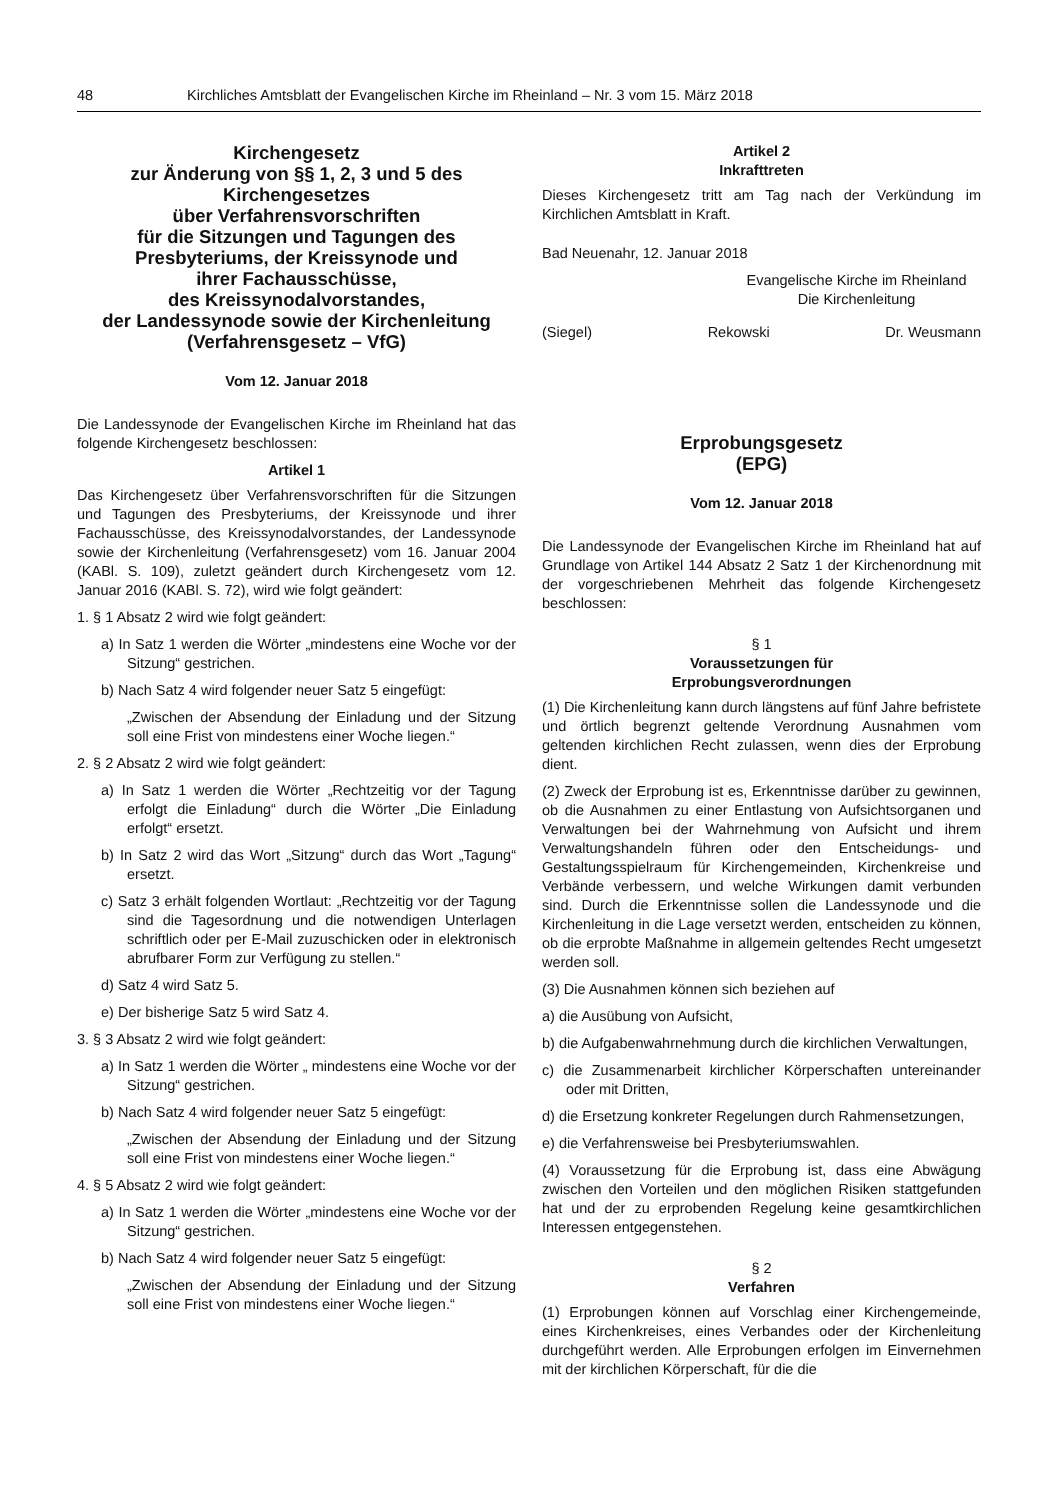48 Kirchliches Amtsblatt der Evangelischen Kirche im Rheinland – Nr. 3 vom 15. März 2018
Kirchengesetz
zur Änderung von §§ 1, 2, 3 und 5 des Kirchengesetzes
über Verfahrensvorschriften
für die Sitzungen und Tagungen des Presbyteriums, der Kreissynode und
ihrer Fachausschüsse,
des Kreissynodalvorstandes,
der Landessynode sowie der Kirchenleitung
(Verfahrensgesetz – VfG)
Vom 12. Januar 2018
Die Landessynode der Evangelischen Kirche im Rheinland hat das folgende Kirchengesetz beschlossen:
Artikel 1
Das Kirchengesetz über Verfahrensvorschriften für die Sitzungen und Tagungen des Presbyteriums, der Kreissynode und ihrer Fachausschüsse, des Kreissynodalvorstandes, der Landessynode sowie der Kirchenleitung (Verfahrensgesetz) vom 16. Januar 2004 (KABl. S. 109), zuletzt geändert durch Kirchengesetz vom 12. Januar 2016 (KABl. S. 72), wird wie folgt geändert:
1. § 1 Absatz 2 wird wie folgt geändert:
a) In Satz 1 werden die Wörter „mindestens eine Woche vor der Sitzung“ gestrichen.
b) Nach Satz 4 wird folgender neuer Satz 5 eingefügt:
„Zwischen der Absendung der Einladung und der Sitzung soll eine Frist von mindestens einer Woche liegen.“
2. § 2 Absatz 2 wird wie folgt geändert:
a) In Satz 1 werden die Wörter „Rechtzeitig vor der Tagung erfolgt die Einladung“ durch die Wörter „Die Einladung erfolgt“ ersetzt.
b) In Satz 2 wird das Wort „Sitzung“ durch das Wort „Tagung“ ersetzt.
c) Satz 3 erhält folgenden Wortlaut: „Rechtzeitig vor der Tagung sind die Tagesordnung und die notwendigen Unterlagen schriftlich oder per E-Mail zuzuschicken oder in elektronisch abrufbarer Form zur Verfügung zu stellen.“
d) Satz 4 wird Satz 5.
e) Der bisherige Satz 5 wird Satz 4.
3. § 3 Absatz 2 wird wie folgt geändert:
a) In Satz 1 werden die Wörter „ mindestens eine Woche vor der Sitzung“ gestrichen.
b) Nach Satz 4 wird folgender neuer Satz 5 eingefügt:
„Zwischen der Absendung der Einladung und der Sitzung soll eine Frist von mindestens einer Woche liegen.“
4. § 5 Absatz 2 wird wie folgt geändert:
a) In Satz 1 werden die Wörter „mindestens eine Woche vor der Sitzung“ gestrichen.
b) Nach Satz 4 wird folgender neuer Satz 5 eingefügt:
„Zwischen der Absendung der Einladung und der Sitzung soll eine Frist von mindestens einer Woche liegen.“
Artikel 2
Inkrafttreten
Dieses Kirchengesetz tritt am Tag nach der Verkündung im Kirchlichen Amtsblatt in Kraft.
Bad Neuenahr, 12. Januar 2018
Evangelische Kirche im Rheinland
Die Kirchenleitung
(Siegel) Rekowski Dr. Weusmann
Erprobungsgesetz
(EPG)
Vom 12. Januar 2018
Die Landessynode der Evangelischen Kirche im Rheinland hat auf Grundlage von Artikel 144 Absatz 2 Satz 1 der Kirchenordnung mit der vorgeschriebenen Mehrheit das folgende Kirchengesetz beschlossen:
§ 1
Voraussetzungen für
Erprobungsverordnungen
(1) Die Kirchenleitung kann durch längstens auf fünf Jahre befristete und örtlich begrenzt geltende Verordnung Ausnahmen vom geltenden kirchlichen Recht zulassen, wenn dies der Erprobung dient.
(2) Zweck der Erprobung ist es, Erkenntnisse darüber zu gewinnen, ob die Ausnahmen zu einer Entlastung von Aufsichtsorganen und Verwaltungen bei der Wahrnehmung von Aufsicht und ihrem Verwaltungshandeln führen oder den Entscheidungs- und Gestaltungsspielraum für Kirchengemeinden, Kirchenkreise und Verbände verbessern, und welche Wirkungen damit verbunden sind. Durch die Erkenntnisse sollen die Landessynode und die Kirchenleitung in die Lage versetzt werden, entscheiden zu können, ob die erprobte Maßnahme in allgemein geltendes Recht umgesetzt werden soll.
(3) Die Ausnahmen können sich beziehen auf
a) die Ausübung von Aufsicht,
b) die Aufgabenwahrnehmung durch die kirchlichen Verwaltungen,
c) die Zusammenarbeit kirchlicher Körperschaften untereinander oder mit Dritten,
d) die Ersetzung konkreter Regelungen durch Rahmensetzungen,
e) die Verfahrensweise bei Presbyteriumswahlen.
(4) Voraussetzung für die Erprobung ist, dass eine Abwägung zwischen den Vorteilen und den möglichen Risiken stattgefunden hat und der zu erprobenden Regelung keine gesamtkirchlichen Interessen entgegenstehen.
§ 2
Verfahren
(1) Erprobungen können auf Vorschlag einer Kirchengemeinde, eines Kirchenkreises, eines Verbandes oder der Kirchenleitung durchgeführt werden. Alle Erprobungen erfolgen im Einvernehmen mit der kirchlichen Körperschaft, für die die